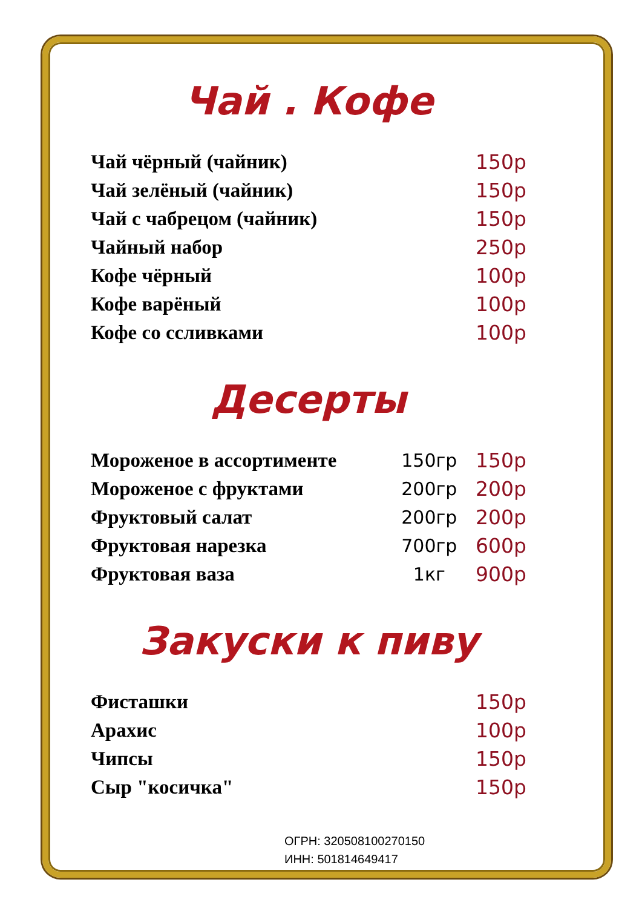Чай . Кофе
| Чай чёрный (чайник) | 150р |
| Чай зелёный (чайник) | 150р |
| Чай с чабрецом (чайник) | 150р |
| Чайный набор | 250р |
| Кофе чёрный | 100р |
| Кофе варёный | 100р |
| Кофе со ссливками | 100р |
Десерты
| Мороженое в ассортименте | 150гр | 150р |
| Мороженое с фруктами | 200гр | 200р |
| Фруктовый салат | 200гр | 200р |
| Фруктовая нарезка | 700гр | 600р |
| Фруктовая ваза | 1кг | 900р |
Закуски к пиву
| Фисташки | 150р |
| Арахис | 100р |
| Чипсы | 150р |
| Сыр "косичка" | 150р |
ОГРН: 320508100270150
ИНН: 501814649417